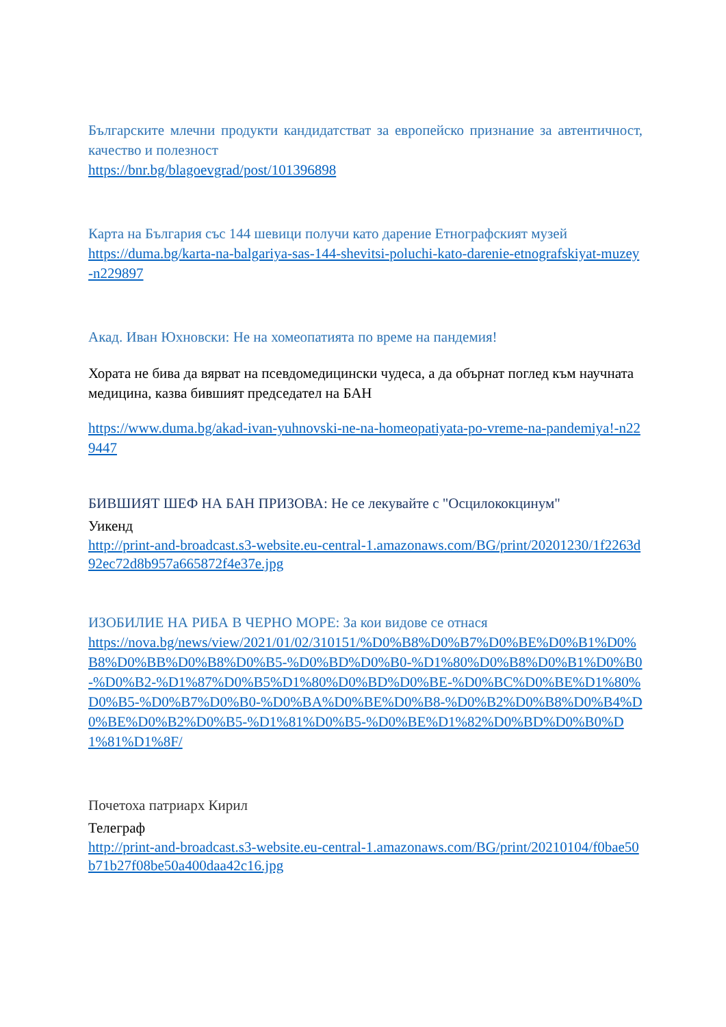Българските млечни продукти кандидатстват за европейско признание за автентичност, качество и полезност
https://bnr.bg/blagoevgrad/post/101396898
Карта на България със 144 шевици получи като дарение Етнографският музей
https://duma.bg/karta-na-balgariya-sas-144-shevitsi-poluchi-kato-darenie-etnografskiyat-muzey-n229897
Акад. Иван Юхновски: Не на хомеопатията по време на пандемия!
Хората не бива да вярват на псевдомедицински чудеса, а да обърнат поглед към научната медицина, казва бившият председател на БАН
https://www.duma.bg/akad-ivan-yuhnovski-ne-na-homeopatiyata-po-vreme-na-pandemiya!-n229447
БИВШИЯТ ШЕФ НА БАН ПРИЗОВА: Не се лекувайте с "Осцилококцинум"
Уикенд
http://print-and-broadcast.s3-website.eu-central-1.amazonaws.com/BG/print/20201230/1f2263d92ec72d8b957a665872f4e37e.jpg
ИЗОБИЛИЕ НА РИБА В ЧЕРНО МОРЕ: За кои видове се отнася
https://nova.bg/news/view/2021/01/02/310151/%D0%B8%D0%B7%D0%BE%D0%B1%D0%B8%D0%BB%D0%B8%D0%B5-%D0%BD%D0%B0-%D1%80%D0%B8%D0%B1%D0%B0-%D0%B2-%D1%87%D0%B5%D1%80%D0%BD%D0%BE-%D0%BC%D0%BE%D1%80%D0%B5-%D0%B7%D0%B0-%D0%BA%D0%BE%D0%B8-%D0%B2%D0%B8%D0%B4%D0%BE%D0%B2%D0%B5-%D1%81%D0%B5-%D0%BE%D1%82%D0%BD%D0%B0%D1%81%D1%8F/
Почетоха патриарх Кирил
Телеграф
http://print-and-broadcast.s3-website.eu-central-1.amazonaws.com/BG/print/20210104/f0bae50b71b27f08be50a400daa42c16.jpg